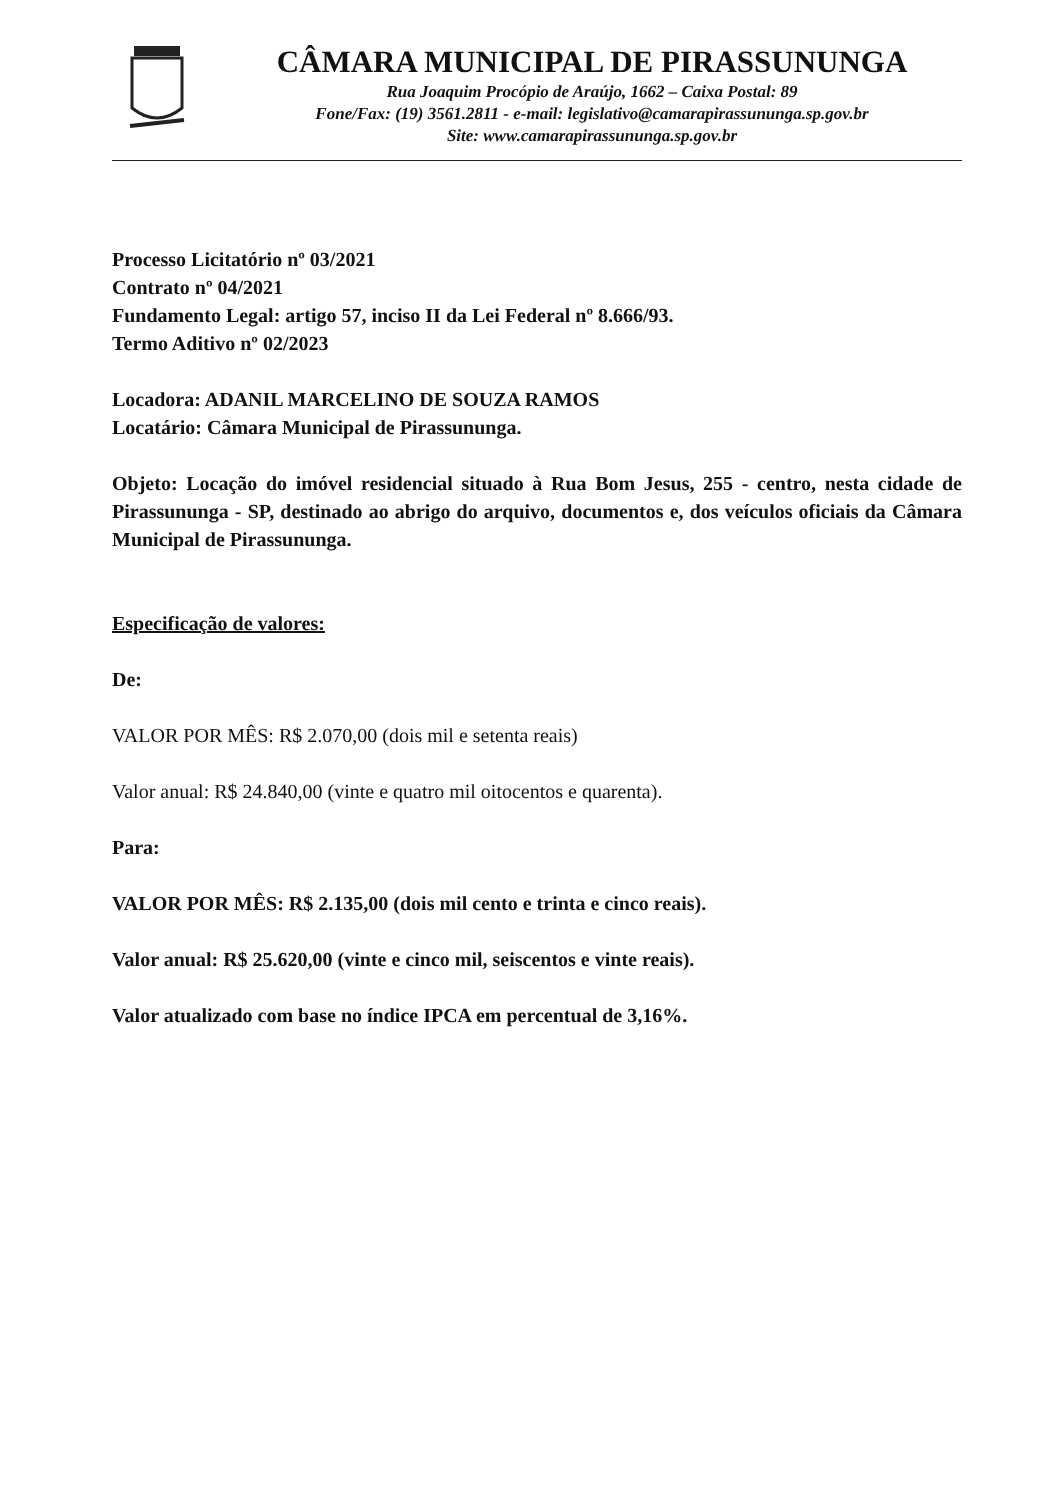CÂMARA MUNICIPAL DE PIRASSUNUNGA
Rua Joaquim Procópio de Araújo, 1662 – Caixa Postal: 89
Fone/Fax: (19) 3561.2811 - e-mail: legislativo@camarapirassununga.sp.gov.br
Site: www.camarapirassununga.sp.gov.br
Processo Licitatório nº 03/2021
Contrato nº 04/2021
Fundamento Legal: artigo 57, inciso II da Lei Federal nº 8.666/93.
Termo Aditivo nº 02/2023
Locadora: ADANIL MARCELINO DE SOUZA RAMOS
Locatário: Câmara Municipal de Pirassununga.
Objeto: Locação do imóvel residencial situado à Rua Bom Jesus, 255 - centro, nesta cidade de Pirassununga - SP, destinado ao abrigo do arquivo, documentos e, dos veículos oficiais da Câmara Municipal de Pirassununga.
Especificação de valores:
De:
VALOR POR MÊS: R$ 2.070,00 (dois mil e setenta reais)
Valor anual: R$ 24.840,00 (vinte e quatro mil oitocentos e quarenta).
Para:
VALOR POR MÊS: R$ 2.135,00 (dois mil cento e trinta e cinco reais).
Valor anual: R$ 25.620,00 (vinte e cinco mil, seiscentos e vinte reais).
Valor atualizado com base no índice IPCA em percentual de 3,16%.